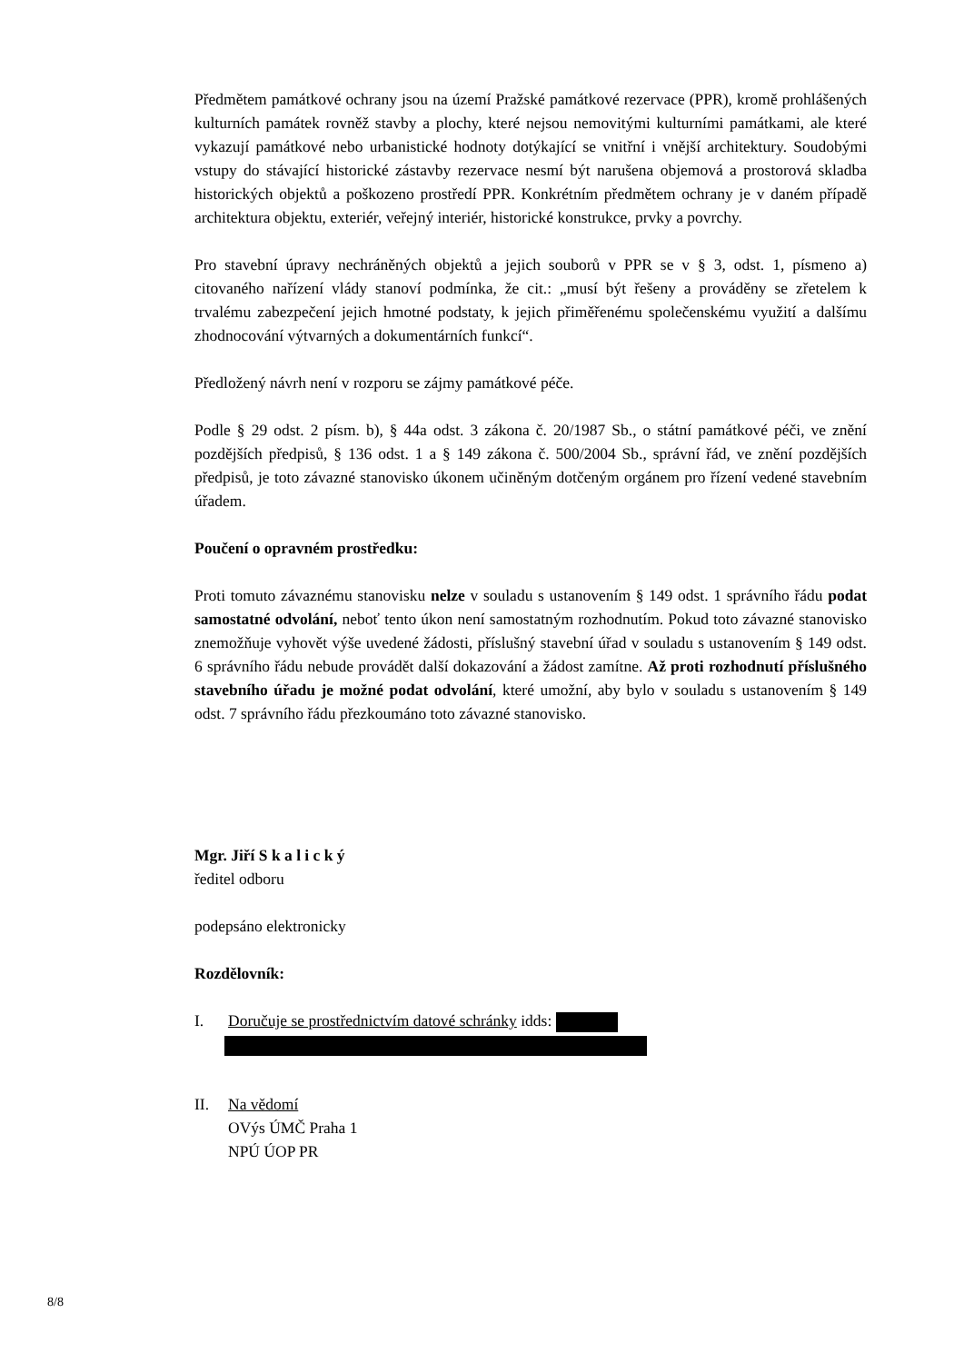Předmětem památkové ochrany jsou na území Pražské památkové rezervace (PPR), kromě prohlášených kulturních památek rovněž stavby a plochy, které nejsou nemovitými kulturními památkami, ale které vykazují památkové nebo urbanistické hodnoty dotýkající se vnitřní i vnější architektury. Soudobými vstupy do stávající historické zástavby rezervace nesmí být narušena objemová a prostorová skladba historických objektů a poškozeno prostředí PPR. Konkrétním předmětem ochrany je v daném případě architektura objektu, exteriér, veřejný interiér, historické konstrukce, prvky a povrchy.
Pro stavební úpravy nechráněných objektů a jejich souborů v PPR se v § 3, odst. 1, písmeno a) citovaného nařízení vlády stanoví podmínka, že cit.: „musí být řešeny a prováděny se zřetelem k trvalému zabezpečení jejich hmotné podstaty, k jejich přiměřenému společenskému využití a dalšímu zhodnocování výtvarných a dokumentárních funkcí“.
Předložený návrh není v rozporu se zájmy památkové péče.
Podle § 29 odst. 2 písm. b), § 44a odst. 3 zákona č. 20/1987 Sb., o státní památkové péči, ve znění pozdějších předpisů, § 136 odst. 1 a § 149 zákona č. 500/2004 Sb., správní řád, ve znění pozdějších předpisů, je toto závazné stanovisko úkonem učiněným dotčeným orgánem pro řízení vedené stavebním úřadem.
Poučení o opravném prostředku:
Proti tomuto závaznému stanovisku nelze v souladu s ustanovením § 149 odst. 1 správního řádu podat samostatné odvolání, neboť tento úkon není samostatným rozhodnutím. Pokud toto závazné stanovisko znemožňuje vyhovět výše uvedené žádosti, příslušný stavební úřad v souladu s ustanovením § 149 odst. 6 správního řádu nebude provádět další dokazování a žádost zamítne. Až proti rozhodnutí příslušného stavebního úřadu je možné podat odvolání, které umožní, aby bylo v souladu s ustanovením § 149 odst. 7 správního řádu přezkoumáno toto závazné stanovisko.
Mgr. Jiří S k a l i c k ý
ředitel odboru
podepsáno elektronicky
Rozdělovník:
I. Doručuje se prostřednictvím datové schránky idds:
II. Na vědomí
OVýs ÚMČ Praha 1
NPÚ ÚOP PR
8/8